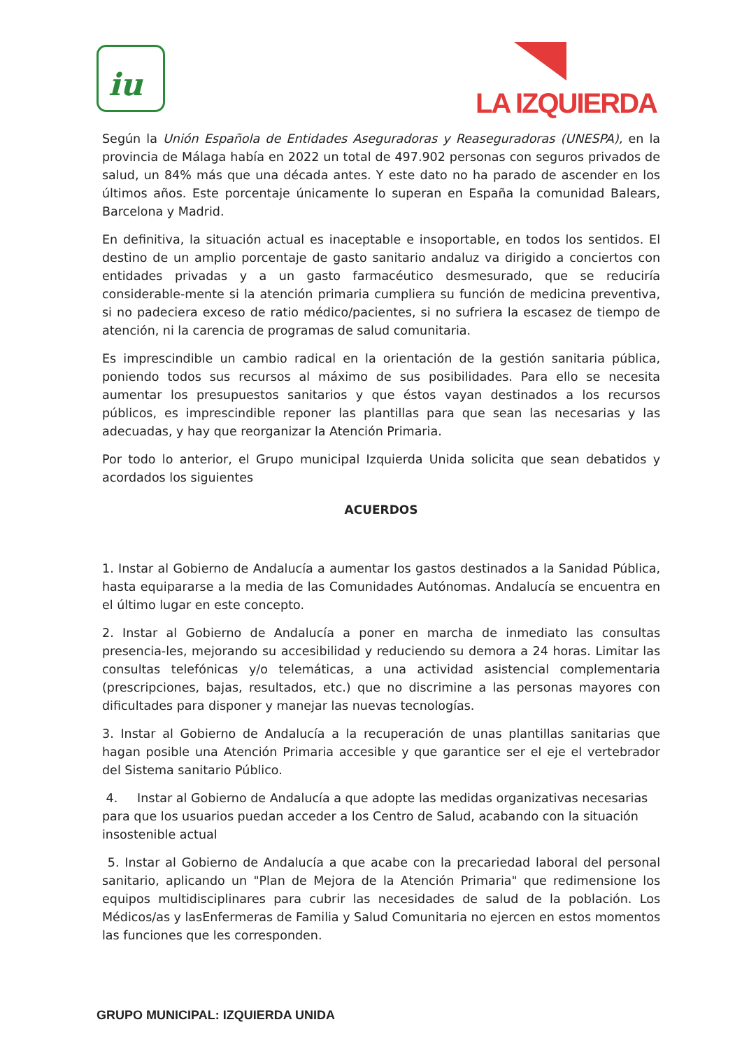iu
LA IZQUIERDA
Según la Unión Española de Entidades Aseguradoras y Reaseguradoras (UNESPA), en la provincia de Málaga había en 2022 un total de 497.902 personas con seguros privados de salud, un 84% más que una década antes. Y este dato no ha parado de ascender en los últimos años. Este porcentaje únicamente lo superan en España la comunidad Balears, Barcelona y Madrid.
En definitiva, la situación actual es inaceptable e insoportable, en todos los sentidos. El destino de un amplio porcentaje de gasto sanitario andaluz va dirigido a conciertos con entidades privadas y a un gasto farmacéutico desmesurado, que se reduciría considerable-mente si la atención primaria cumpliera su función de medicina preventiva, si no padeciera exceso de ratio médico/pacientes, si no sufriera la escasez de tiempo de atención, ni la carencia de programas de salud comunitaria.
Es imprescindible un cambio radical en la orientación de la gestión sanitaria pública, poniendo todos sus recursos al máximo de sus posibilidades. Para ello se necesita aumentar los presupuestos sanitarios y que éstos vayan destinados a los recursos públicos, es imprescindible reponer las plantillas para que sean las necesarias y las adecuadas, y hay que reorganizar la Atención Primaria.
Por todo lo anterior, el Grupo municipal Izquierda Unida solicita que sean debatidos y acordados los siguientes
ACUERDOS
1. Instar al Gobierno de Andalucía a aumentar los gastos destinados a la Sanidad Pública, hasta equipararse a la media de las Comunidades Autónomas. Andalucía se encuentra en el último lugar en este concepto.
2. Instar al Gobierno de Andalucía a poner en marcha de inmediato las consultas presencia-les, mejorando su accesibilidad y reduciendo su demora a 24 horas. Limitar las consultas telefónicas y/o telemáticas, a una actividad asistencial complementaria (prescripciones, bajas, resultados, etc.) que no discrimine a las personas mayores con dificultades para disponer y manejar las nuevas tecnologías.
3. Instar al Gobierno de Andalucía a la recuperación de unas plantillas sanitarias que hagan posible una Atención Primaria accesible y que garantice ser el eje el vertebrador del Sistema sanitario Público.
4. Instar al Gobierno de Andalucía a que adopte las medidas organizativas necesarias para que los usuarios puedan acceder a los Centro de Salud, acabando con la situación insostenible actual
5. Instar al Gobierno de Andalucía a que acabe con la precariedad laboral del personal sanitario, aplicando un "Plan de Mejora de la Atención Primaria" que redimensione los equipos multidisciplinares para cubrir las necesidades de salud de la población. Los Médicos/as y lasEnfermeras de Familia y Salud Comunitaria no ejercen en estos momentos las funciones que les corresponden.
GRUPO MUNICIPAL: IZQUIERDA UNIDA